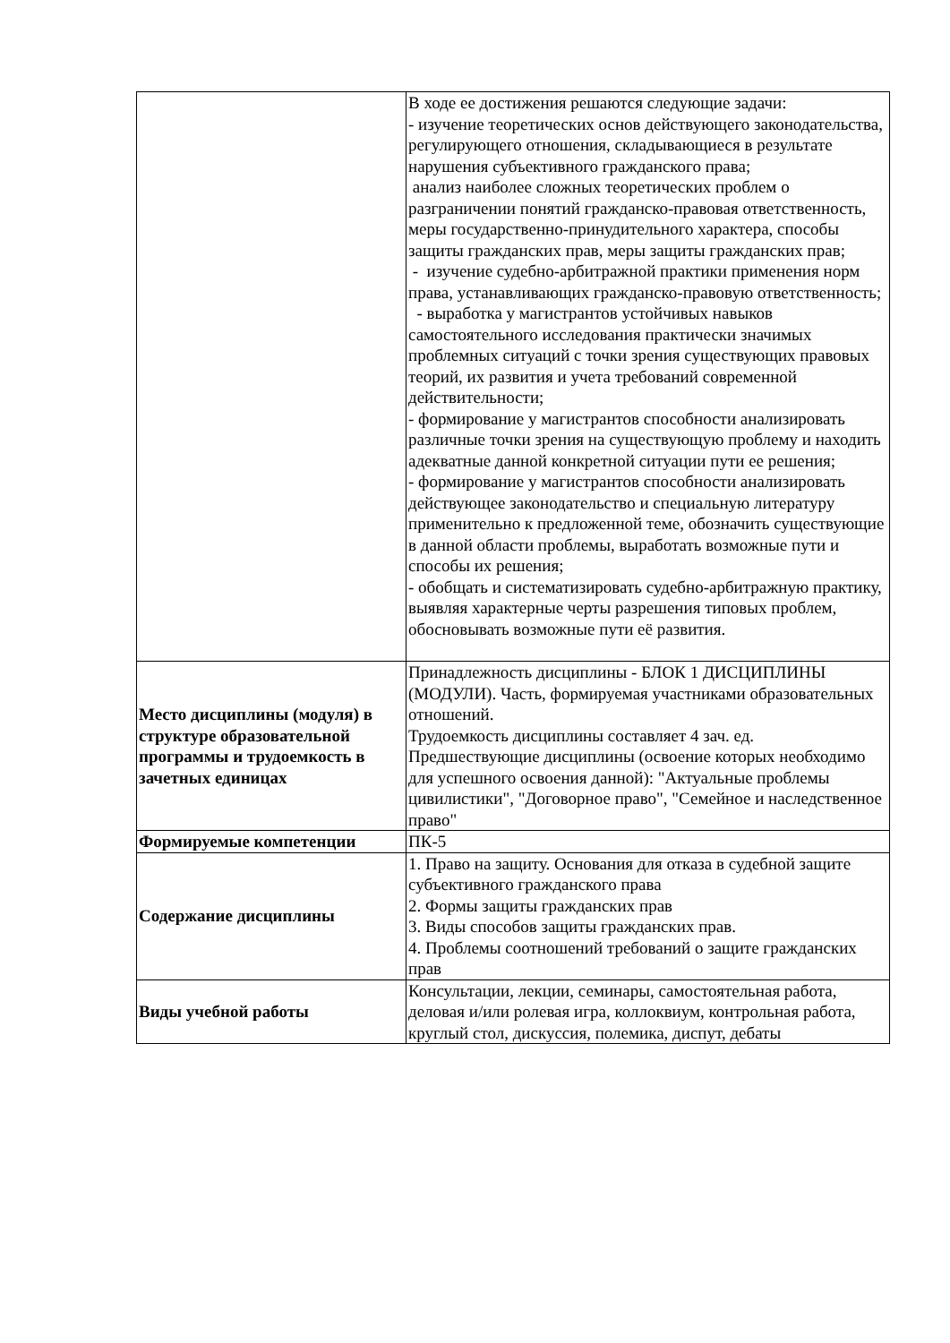| | В ходе ее достижения решаются следующие задачи: - изучение теоретических основ действующего законодательства, регулирующего отношения, складывающиеся в результате нарушения субъективного гражданского права; анализ наиболее сложных теоретических проблем о разграничении понятий гражданско-правовая ответственность, меры государственно-принудительного характера, способы защиты гражданских прав, меры защиты гражданских прав; - изучение судебно-арбитражной практики применения норм права, устанавливающих гражданско-правовую ответственность; - выработка у магистрантов устойчивых навыков самостоятельного исследования практически значимых проблемных ситуаций с точки зрения существующих правовых теорий, их развития и учета требований современной действительности; - формирование у магистрантов способности анализировать различные точки зрения на существующую проблему и находить адекватные данной конкретной ситуации пути ее решения; - формирование у магистрантов способности анализировать действующее законодательство и специальную литературу применительно к предложенной теме, обозначить существующие в данной области проблемы, выработать возможные пути и способы их решения; - обобщать и систематизировать судебно-арбитражную практику, выявляя характерные черты разрешения типовых проблем, обосновывать возможные пути её развития. |
| Место дисциплины (модуля) в структуре образовательной программы и трудоемкость в зачетных единицах | Принадлежность дисциплины - БЛОК 1 ДИСЦИПЛИНЫ (МОДУЛИ). Часть, формируемая участниками образовательных отношений. Трудоемкость дисциплины составляет 4 зач. ед. Предшествующие дисциплины (освоение которых необходимо для успешного освоения данной): "Актуальные проблемы цивилистики", "Договорное право", "Семейное и наследственное право" |
| Формируемые компетенции | ПК-5 |
| Содержание дисциплины | 1. Право на защиту. Основания для отказа в судебной защите субъективного гражданского права 2. Формы защиты гражданских прав 3. Виды способов защиты гражданских прав. 4. Проблемы соотношений требований о защите гражданских прав |
| Виды учебной работы | Консультации, лекции, семинары, самостоятельная работа, деловая и/или ролевая игра, коллоквиум, контрольная работа, круглый стол, дискуссия, полемика, диспут, дебаты |